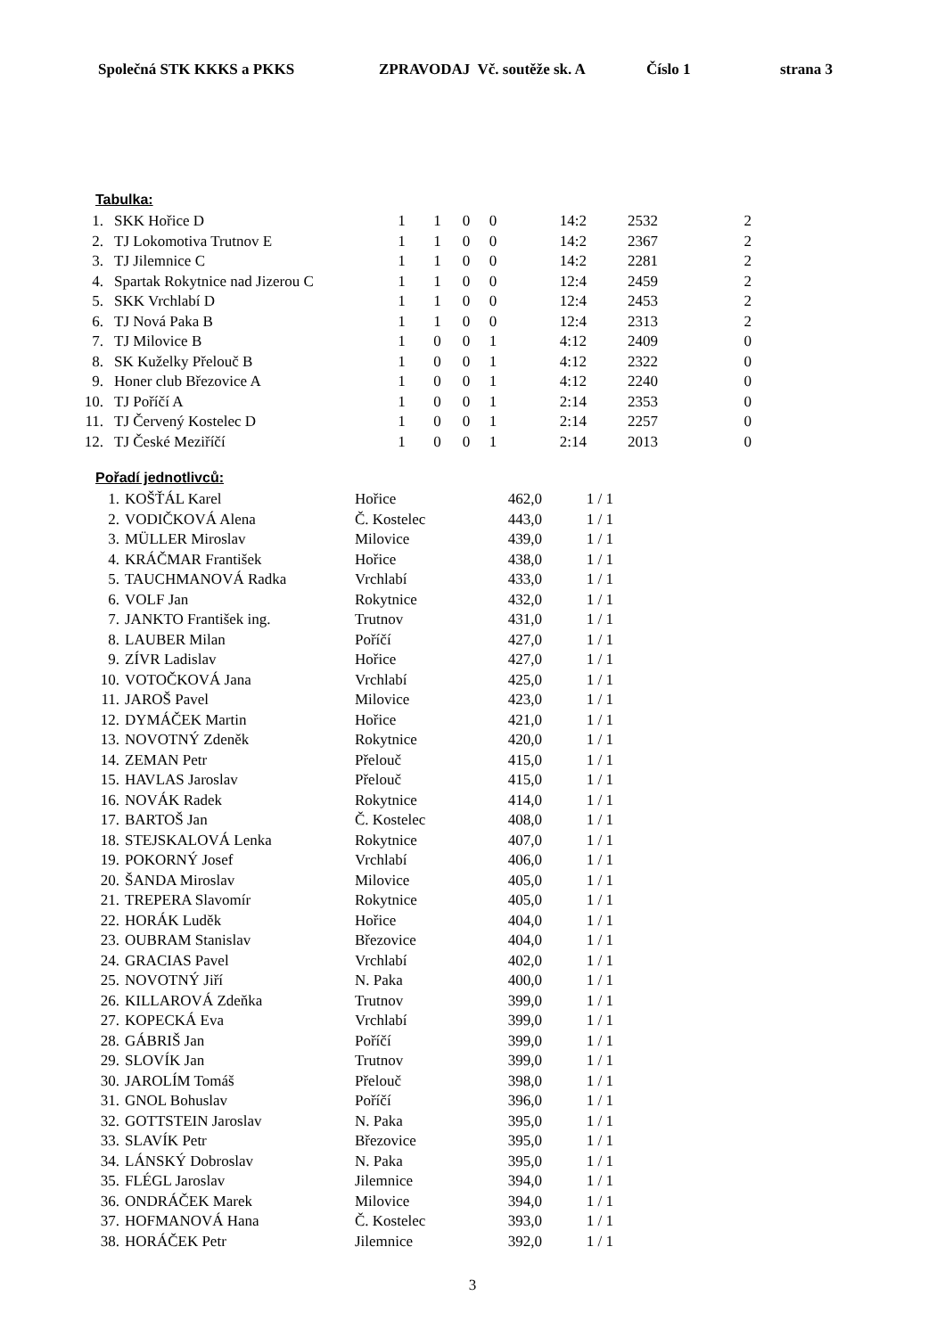Společná STK KKKS a PKKS ZPRAVODAJ Vč. soutěže sk. A Číslo 1 strana 3
Tabulka:
| 1. | SKK Hořice D | 1 | 1 | 0 | 0 | 14:2 | 2532 | 2 |
| 2. | TJ Lokomotiva Trutnov E | 1 | 1 | 0 | 0 | 14:2 | 2367 | 2 |
| 3. | TJ Jilemnice C | 1 | 1 | 0 | 0 | 14:2 | 2281 | 2 |
| 4. | Spartak Rokytnice nad Jizerou C | 1 | 1 | 0 | 0 | 12:4 | 2459 | 2 |
| 5. | SKK Vrchlabí D | 1 | 1 | 0 | 0 | 12:4 | 2453 | 2 |
| 6. | TJ Nová Paka B | 1 | 1 | 0 | 0 | 12:4 | 2313 | 2 |
| 7. | TJ Milovice B | 1 | 0 | 0 | 1 | 4:12 | 2409 | 0 |
| 8. | SK Kuželky Přelouč B | 1 | 0 | 0 | 1 | 4:12 | 2322 | 0 |
| 9. | Honer club Březovice A | 1 | 0 | 0 | 1 | 4:12 | 2240 | 0 |
| 10. | TJ Poříčí A | 1 | 0 | 0 | 1 | 2:14 | 2353 | 0 |
| 11. | TJ Červený Kostelec D | 1 | 0 | 0 | 1 | 2:14 | 2257 | 0 |
| 12. | TJ České Meziříčí | 1 | 0 | 0 | 1 | 2:14 | 2013 | 0 |
Pořadí jednotlivců:
| 1. | KOŠŤÁL Karel | Hořice | 462,0 | 1 / 1 |
| 2. | VODIČKOVÁ Alena | Č. Kostelec | 443,0 | 1 / 1 |
| 3. | MÜLLER Miroslav | Milovice | 439,0 | 1 / 1 |
| 4. | KRÁČMAR František | Hořice | 438,0 | 1 / 1 |
| 5. | TAUCHMANOVÁ Radka | Vrchlabí | 433,0 | 1 / 1 |
| 6. | VOLF Jan | Rokytnice | 432,0 | 1 / 1 |
| 7. | JANKTO František ing. | Trutnov | 431,0 | 1 / 1 |
| 8. | LAUBER Milan | Poříčí | 427,0 | 1 / 1 |
| 9. | ZÍVR Ladislav | Hořice | 427,0 | 1 / 1 |
| 10. | VOTOČKOVÁ Jana | Vrchlabí | 425,0 | 1 / 1 |
| 11. | JAROŠ Pavel | Milovice | 423,0 | 1 / 1 |
| 12. | DYMÁČEK Martin | Hořice | 421,0 | 1 / 1 |
| 13. | NOVOTNÝ Zdeněk | Rokytnice | 420,0 | 1 / 1 |
| 14. | ZEMAN Petr | Přelouč | 415,0 | 1 / 1 |
| 15. | HAVLAS Jaroslav | Přelouč | 415,0 | 1 / 1 |
| 16. | NOVÁK Radek | Rokytnice | 414,0 | 1 / 1 |
| 17. | BARTOŠ Jan | Č. Kostelec | 408,0 | 1 / 1 |
| 18. | STEJSKALOVÁ Lenka | Rokytnice | 407,0 | 1 / 1 |
| 19. | POKORNÝ Josef | Vrchlabí | 406,0 | 1 / 1 |
| 20. | ŠANDA Miroslav | Milovice | 405,0 | 1 / 1 |
| 21. | TREPERA Slavomír | Rokytnice | 405,0 | 1 / 1 |
| 22. | HORÁK Luděk | Hořice | 404,0 | 1 / 1 |
| 23. | OUBRAM Stanislav | Březovice | 404,0 | 1 / 1 |
| 24. | GRACIAS Pavel | Vrchlabí | 402,0 | 1 / 1 |
| 25. | NOVOTNÝ Jiří | N. Paka | 400,0 | 1 / 1 |
| 26. | KILLAROVÁ Zdeňka | Trutnov | 399,0 | 1 / 1 |
| 27. | KOPECKÁ Eva | Vrchlabí | 399,0 | 1 / 1 |
| 28. | GÁBRIŠ Jan | Poříčí | 399,0 | 1 / 1 |
| 29. | SLOVÍK Jan | Trutnov | 399,0 | 1 / 1 |
| 30. | JAROLÍM Tomáš | Přelouč | 398,0 | 1 / 1 |
| 31. | GNOL Bohuslav | Poříčí | 396,0 | 1 / 1 |
| 32. | GOTTSTEIN Jaroslav | N. Paka | 395,0 | 1 / 1 |
| 33. | SLAVÍK Petr | Březovice | 395,0 | 1 / 1 |
| 34. | LÁNSKÝ Dobroslav | N. Paka | 395,0 | 1 / 1 |
| 35. | FLÉGL Jaroslav | Jilemnice | 394,0 | 1 / 1 |
| 36. | ONDRÁČEK Marek | Milovice | 394,0 | 1 / 1 |
| 37. | HOFMANOVÁ Hana | Č. Kostelec | 393,0 | 1 / 1 |
| 38. | HORÁČEK Petr | Jilemnice | 392,0 | 1 / 1 |
3